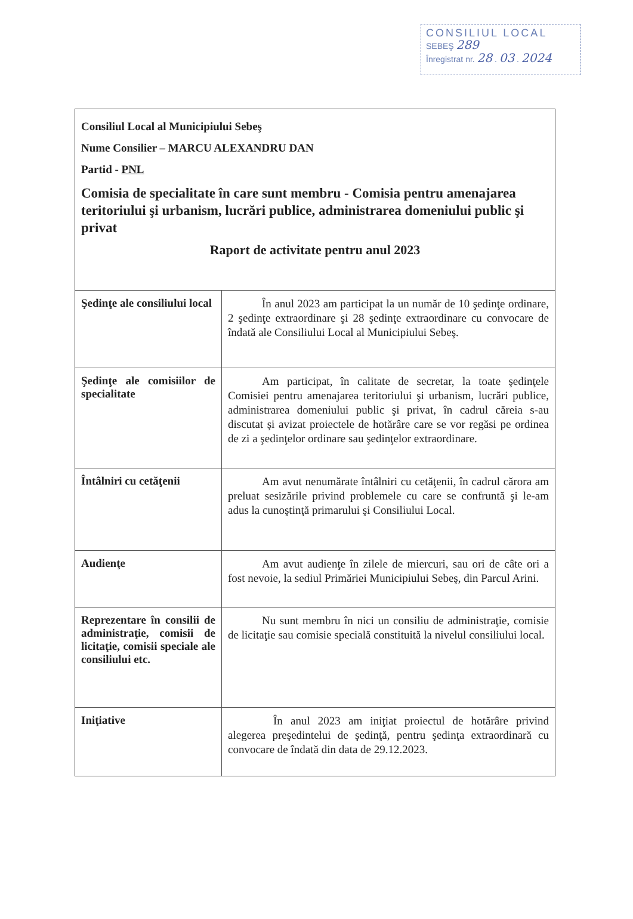CONSILIUL LOCAL
SEBEŞ 289
Înregistrat nr. 28 . 03 . 2024
| Consiliul Local al Municipiului Sebeş Nume Consilier – MARCU ALEXANDRU DAN Partid - PNL Comisia de specialitate în care sunt membru - Comisia pentru amenajarea teritoriului şi urbanism, lucrări publice, administrarea domeniului public şi privat Raport de activitate pentru anul 2023 | |
| Şedinţe ale consiliului local | În anul 2023 am participat la un număr de 10 şedinţe ordinare, 2 şedinţe extraordinare şi 28 şedinţe extraordinare cu convocare de îndată ale Consiliului Local al Municipiului Sebeş. |
| Şedinţe ale comisiilor de specialitate | Am participat, în calitate de secretar, la toate şedinţele Comisiei pentru amenajarea teritoriului şi urbanism, lucrări publice, administrarea domeniului public şi privat, în cadrul căreia s-au discutat şi avizat proiectele de hotărâre care se vor regăsi pe ordinea de zi a şedinţelor ordinare sau şedinţelor extraordinare. |
| Întâlniri cu cetăţenii | Am avut nenumărate întâlniri cu cetăţenii, în cadrul cărora am preluat sesizările privind problemele cu care se confruntă şi le-am adus la cunoştinţă primarului şi Consiliului Local. |
| Audienţe | Am avut audienţe în zilele de miercuri, sau ori de câte ori a fost nevoie, la sediul Primăriei Municipiului Sebeş, din Parcul Arini. |
| Reprezentare în consilii de administraţie, comisii de licitaţie, comisii speciale ale consiliului etc. | Nu sunt membru în nici un consiliu de administraţie, comisie de licitaţie sau comisie specială constituită la nivelul consiliului local. |
| Iniţiative | În anul 2023 am iniţiat proiectul de hotărâre privind alegerea preşedintelui de şedinţă, pentru şedinţa extraordinară cu convocare de îndată din data de 29.12.2023. |